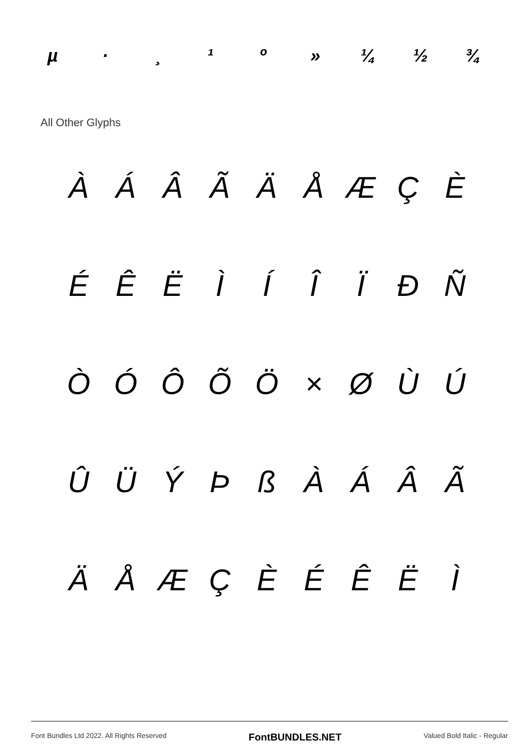µ · ¸ ¹ º » ¼ ½ ¾
All Other Glyphs
À Á Â Ã Ä Å Æ Ç È
É Ê Ë Ì Í Î Ï Ð Ñ
Ò Ó Ô Õ Ö × Ø Ù Ú
Û Ü Ý Þ ß À Á Â Ã
Ä Å Æ Ç È É Ê Ë Ì
Font Bundles Ltd 2022. All Rights Reserved FontBUNDLES.NET Valued Bold Italic - Regular